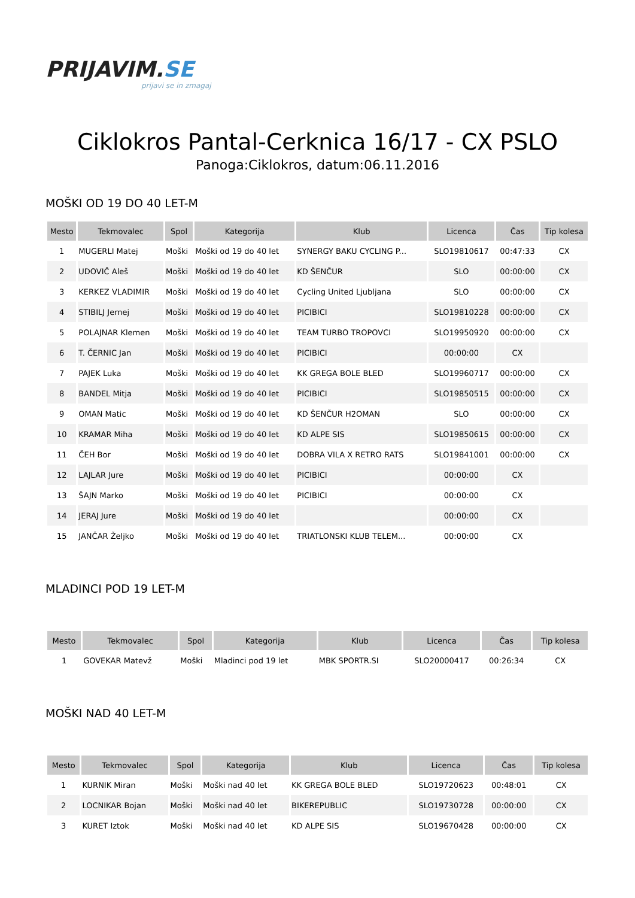PRIJAVIM.SE
prijavi se in zmagaj
Ciklokros Pantal-Cerknica 16/17 - CX PSLO
Panoga:Ciklokros, datum:06.11.2016
MOŠKI OD 19 DO 40 LET-M
| Mesto | Tekmovalec | Spol | Kategorija | Klub | Licenca | Čas | Tip kolesa |
| --- | --- | --- | --- | --- | --- | --- | --- |
| 1 | MUGERLI Matej | Moški | Moški od 19 do 40 let | SYNERGY BAKU CYCLING P... | SLO19810617 | 00:47:33 | CX |
| 2 | UDOVIČ Aleš | Moški | Moški od 19 do 40 let | KD ŠENČUR | SLO | 00:00:00 | CX |
| 3 | KERKEZ VLADIMIR | Moški | Moški od 19 do 40 let | Cycling United Ljubljana | SLO | 00:00:00 | CX |
| 4 | STIBILJ Jernej | Moški | Moški od 19 do 40 let | PICIBICI | SLO19810228 | 00:00:00 | CX |
| 5 | POLAJNAR Klemen | Moški | Moški od 19 do 40 let | TEAM TURBO TROPOVCI | SLO19950920 | 00:00:00 | CX |
| 6 | T. ČERNIC Jan | Moški | Moški od 19 do 40 let | PICIBICI | 00:00:00 | CX | |
| 7 | PAJEK Luka | Moški | Moški od 19 do 40 let | KK GREGA BOLE BLED | SLO19960717 | 00:00:00 | CX |
| 8 | BANDEL Mitja | Moški | Moški od 19 do 40 let | PICIBICI | SLO19850515 | 00:00:00 | CX |
| 9 | OMAN Matic | Moški | Moški od 19 do 40 let | KD ŠENČUR H2OMAN | SLO | 00:00:00 | CX |
| 10 | KRAMAR Miha | Moški | Moški od 19 do 40 let | KD ALPE SIS | SLO19850615 | 00:00:00 | CX |
| 11 | ČEH Bor | Moški | Moški od 19 do 40 let | DOBRA VILA X RETRO RATS | SLO19841001 | 00:00:00 | CX |
| 12 | LAJLAR Jure | Moški | Moški od 19 do 40 let | PICIBICI | 00:00:00 | CX | |
| 13 | ŠAJN Marko | Moški | Moški od 19 do 40 let | PICIBICI | 00:00:00 | CX | |
| 14 | JERAJ Jure | Moški | Moški od 19 do 40 let | | 00:00:00 | CX | |
| 15 | JANČAR Željko | Moški | Moški od 19 do 40 let | TRIATLONSKI KLUB TELEM... | 00:00:00 | CX | |
MLADINCI POD 19 LET-M
| Mesto | Tekmovalec | Spol | Kategorija | Klub | Licenca | Čas | Tip kolesa |
| --- | --- | --- | --- | --- | --- | --- | --- |
| 1 | GOVEKAR Matevž | Moški | Mladinci pod 19 let | MBK SPORTR.SI | SLO20000417 | 00:26:34 | CX |
MOŠKI NAD 40 LET-M
| Mesto | Tekmovalec | Spol | Kategorija | Klub | Licenca | Čas | Tip kolesa |
| --- | --- | --- | --- | --- | --- | --- | --- |
| 1 | KURNIK Miran | Moški | Moški nad 40 let | KK GREGA BOLE BLED | SLO19720623 | 00:48:01 | CX |
| 2 | LOCNIKAR Bojan | Moški | Moški nad 40 let | BIKEREPUBLIC | SLO19730728 | 00:00:00 | CX |
| 3 | KURET Iztok | Moški | Moški nad 40 let | KD ALPE SIS | SLO19670428 | 00:00:00 | CX |